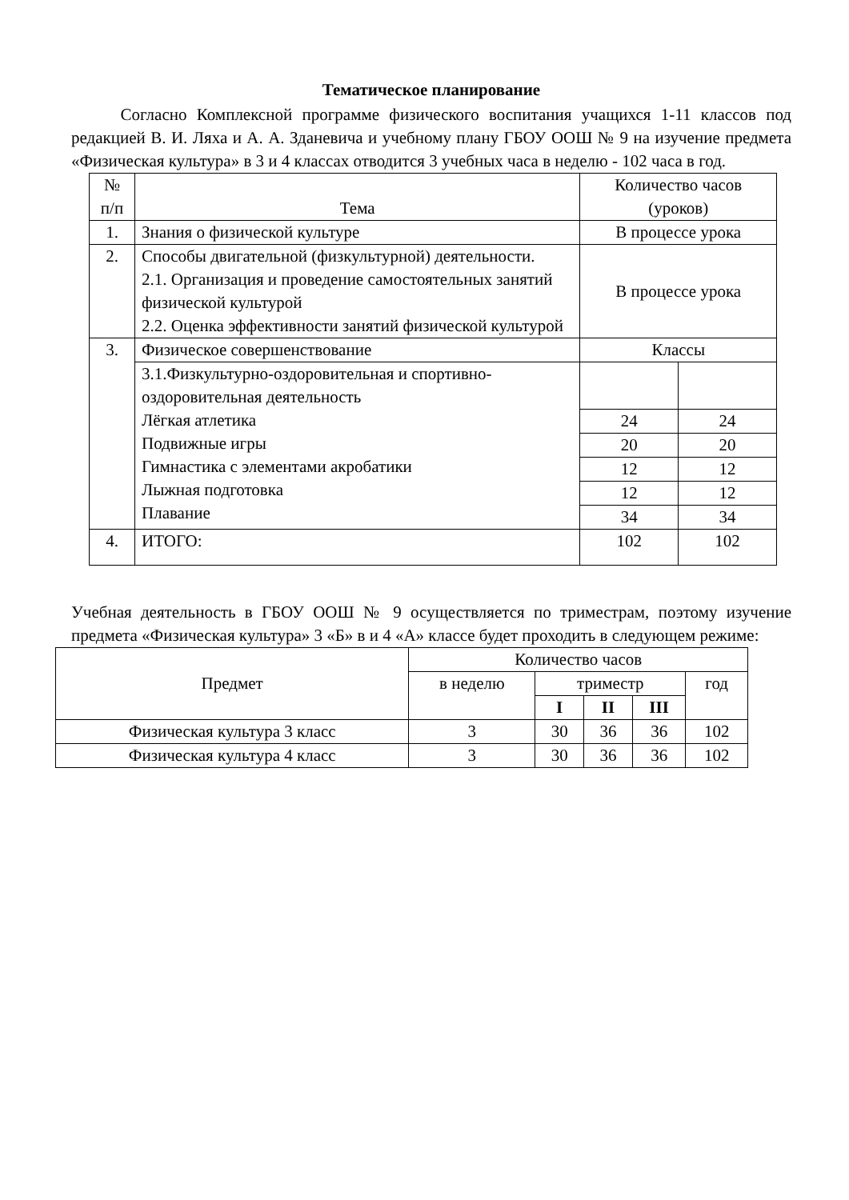Тематическое планирование
Согласно Комплексной программе физического воспитания учащихся 1-11 классов под редакцией В. И. Ляха и А. А. Зданевича и учебному плану ГБОУ ООШ № 9 на изучение предмета «Физическая культура» в 3 и 4 классах отводится 3 учебных часа в неделю - 102 часа в год.
| № п/п | Тема | Количество часов (уроков) | |
| --- | --- | --- | --- |
| 1. | Знания о физической культуре | В процессе урока | |
| 2. | Способы двигательной (физкультурной) деятельности. 2.1. Организация и проведение самостоятельных занятий физической культурой 2.2. Оценка эффективности занятий физической культурой | В процессе урока | |
| 3. | Физическое совершенствование | Классы | |
| | 3.1.Физкультурно-оздоровительная и спортивно-оздоровительная деятельность Лёгкая атлетика Подвижные игры Гимнастика с элементами акробатики Лыжная подготовка Плавание | | |
| | | 24 | 24 |
| | | 20 | 20 |
| | | 12 | 12 |
| | | 12 | 12 |
| | | 34 | 34 |
| 4. | ИТОГО: | 102 | 102 |
Учебная деятельность в ГБОУ ООШ № 9 осуществляется по триместрам, поэтому изучение предмета «Физическая культура» 3 «Б» в и 4 «А» классе будет проходить в следующем режиме:
| Предмет | Количество часов | | | | |
| --- | --- | --- | --- | --- | --- |
| | в неделю | триместр | | | год |
| | | I | II | III | |
| Физическая культура 3 класс | 3 | 30 | 36 | 36 | 102 |
| Физическая культура 4 класс | 3 | 30 | 36 | 36 | 102 |